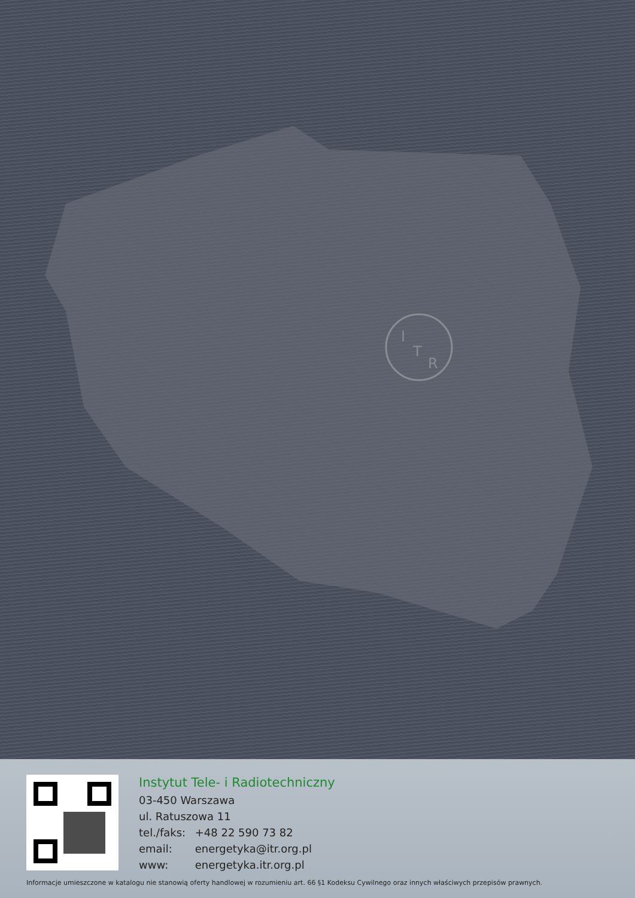I
T
R
Instytut Tele- i Radiotechniczny
03-450 Warszawa
ul. Ratuszowa 11
tel./faks: +48 22 590 73 82
email: energetyka@itr.org.pl
www: energetyka.itr.org.pl
Informacje umieszczone w katalogu nie stanowią oferty handlowej w rozumieniu art. 66 §1 Kodeksu Cywilnego oraz innych właściwych przepisów prawnych.